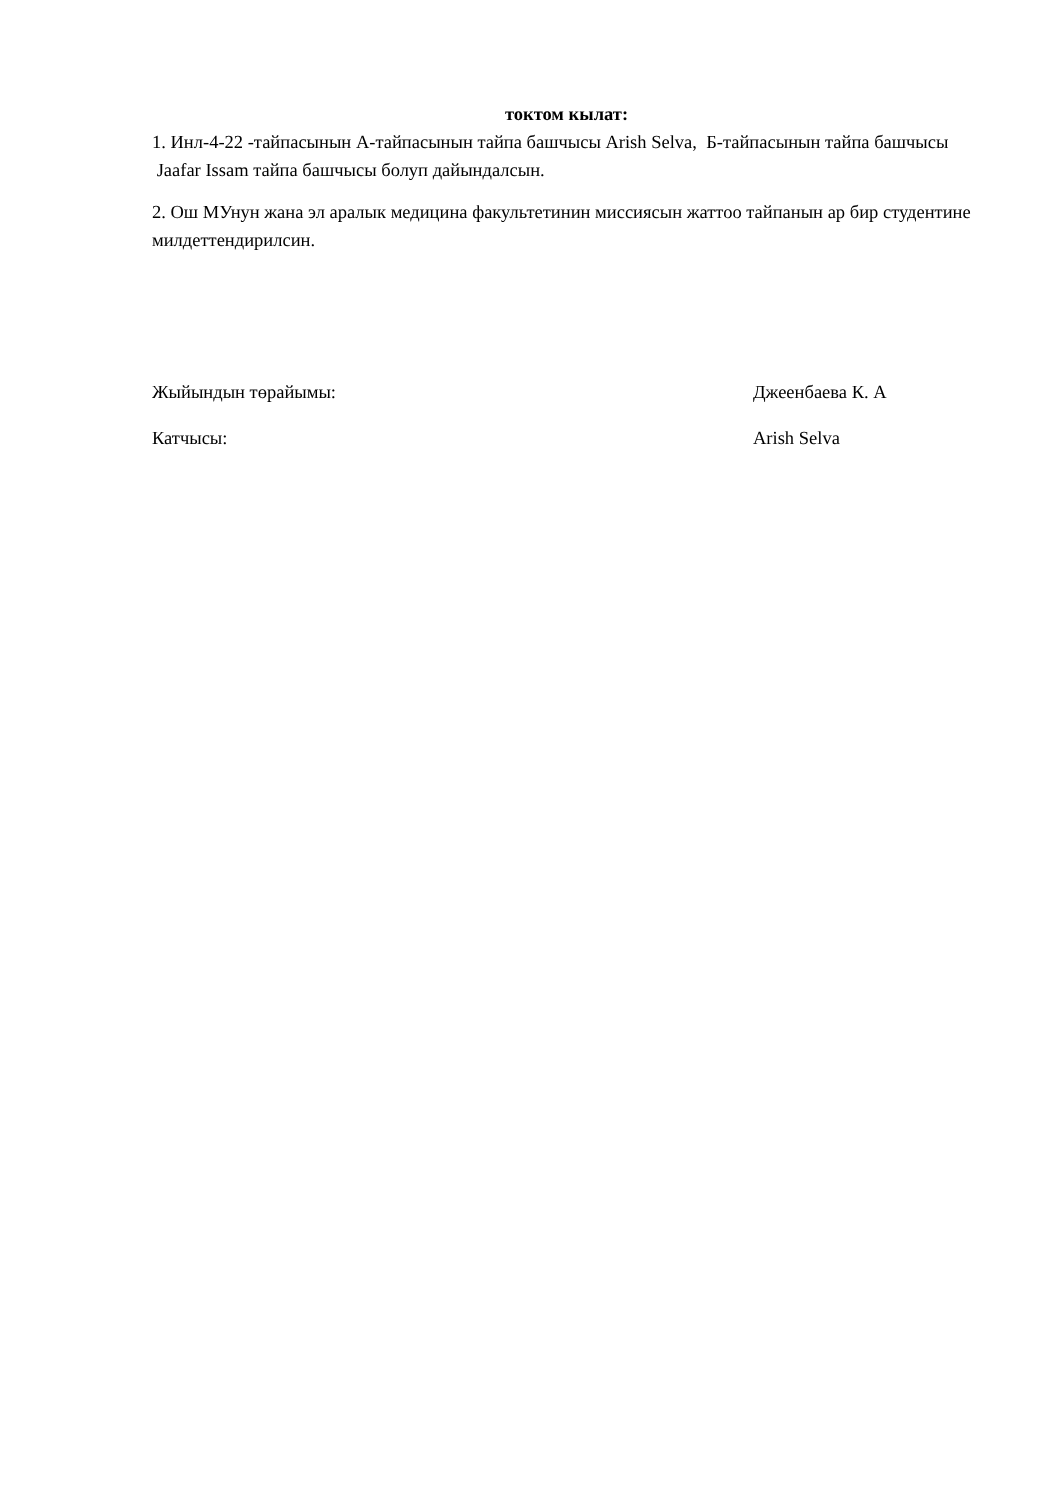токтом кылат:
1. Инл-4-22 -тайпасынын А-тайпасынын тайпа башчысы Arish Selva, Б-тайпасынын тайпа башчысы Jaafar Issam тайпа башчысы болуп дайындалсын.
2. Ош МУнун жана эл аралык медицина факультетинин миссиясын жаттоо тайпанын ар бир студентине милдеттендирилсин.
Жыйындын төрайымы: Джеенбаева К. А
Катчысы: Arish Selva